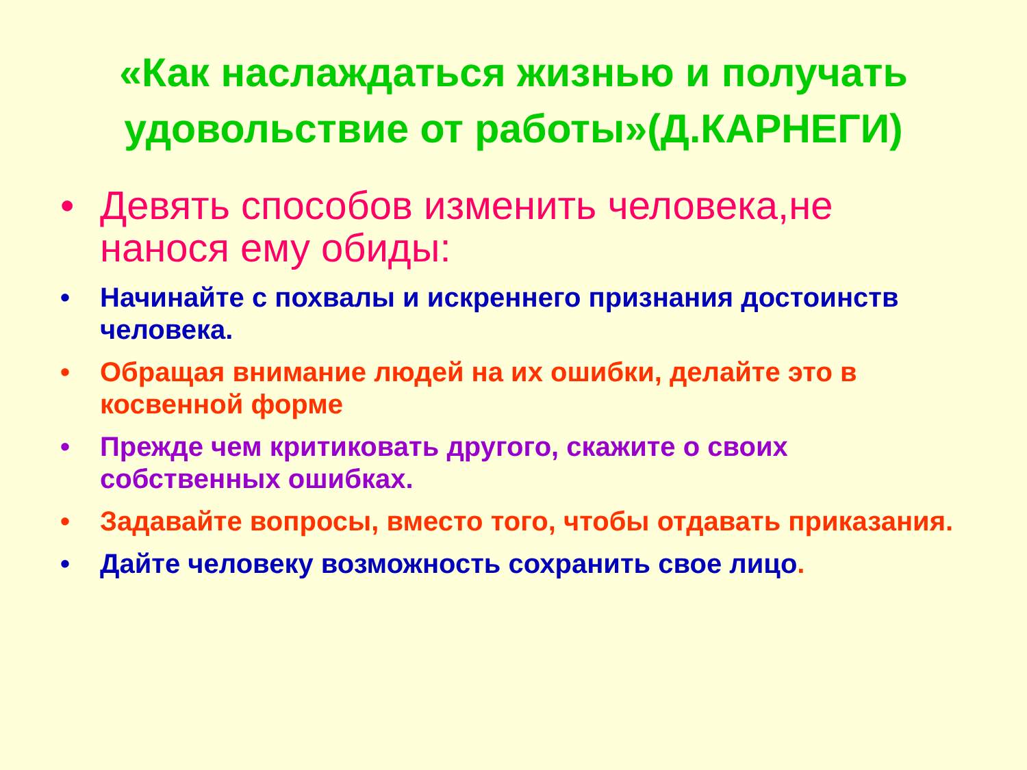«Как наслаждаться жизнью и получать удовольствие от работы»(Д.КАРНЕГИ)
• Девять способов изменить человека,не нанося ему обиды:
• Начинайте с похвалы и искреннего признания достоинств человека.
• Обращая внимание людей на их ошибки, делайте это в косвенной форме
• Прежде чем критиковать другого, скажите о своих собственных ошибках.
• Задавайте вопросы, вместо того, чтобы отдавать приказания.
• Дайте человеку возможность сохранить свое лицо.